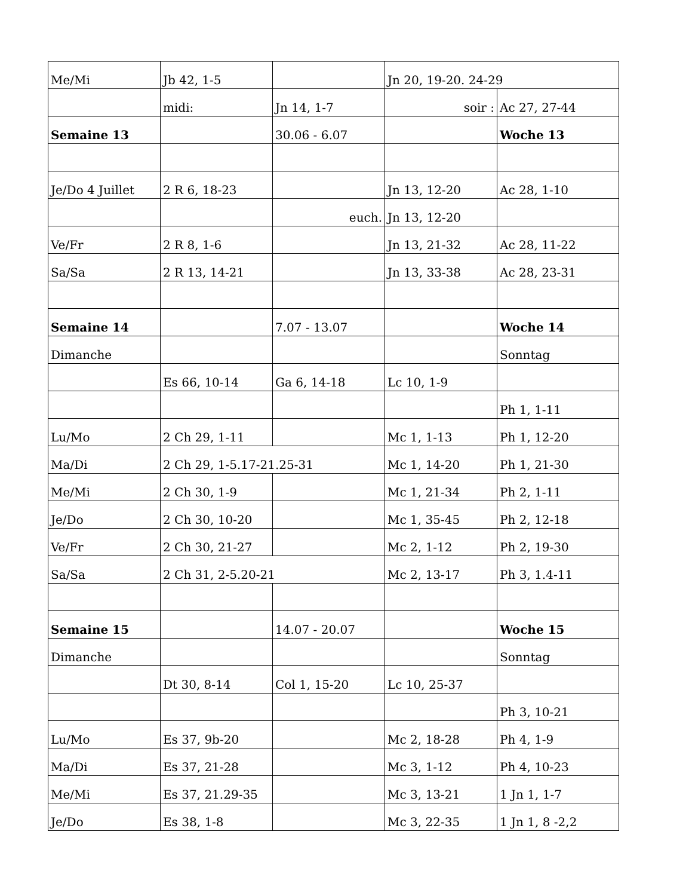| Me/Mi | Jb 42, 1-5 | | Jn 20, 19-20. 24-29 | |
| | midi: | Jn 14, 1-7 | soir : | Ac 27, 27-44 |
| Semaine 13 | | 30.06 - 6.07 | | Woche 13 |
| Je/Do 4 Juillet | 2 R 6, 18-23 | | Jn 13, 12-20 | Ac 28, 1-10 |
| | | euch. | Jn 13, 12-20 | |
| Ve/Fr | 2 R 8, 1-6 | | Jn 13, 21-32 | Ac 28, 11-22 |
| Sa/Sa | 2 R 13, 14-21 | | Jn 13, 33-38 | Ac 28, 23-31 |
| Semaine 14 | | 7.07 - 13.07 | | Woche 14 |
| Dimanche | | | | Sonntag |
| | Es 66, 10-14 | Ga 6, 14-18 | Lc 10, 1-9 | |
| | | | | Ph 1, 1-11 |
| Lu/Mo | 2 Ch 29, 1-11 | | Mc 1, 1-13 | Ph 1, 12-20 |
| Ma/Di | 2 Ch 29, 1-5.17-21.25-31 | | Mc 1, 14-20 | Ph 1, 21-30 |
| Me/Mi | 2 Ch 30, 1-9 | | Mc 1, 21-34 | Ph 2, 1-11 |
| Je/Do | 2 Ch 30, 10-20 | | Mc 1, 35-45 | Ph 2, 12-18 |
| Ve/Fr | 2 Ch 30, 21-27 | | Mc 2, 1-12 | Ph 2, 19-30 |
| Sa/Sa | 2 Ch 31, 2-5.20-21 | | Mc 2, 13-17 | Ph 3, 1.4-11 |
| Semaine 15 | | 14.07 - 20.07 | | Woche 15 |
| Dimanche | | | | Sonntag |
| | Dt 30, 8-14 | Col 1, 15-20 | Lc 10, 25-37 | |
| | | | | Ph 3, 10-21 |
| Lu/Mo | Es 37, 9b-20 | | Mc 2, 18-28 | Ph 4, 1-9 |
| Ma/Di | Es 37, 21-28 | | Mc 3, 1-12 | Ph 4, 10-23 |
| Me/Mi | Es 37, 21.29-35 | | Mc 3, 13-21 | 1 Jn 1, 1-7 |
| Je/Do | Es 38, 1-8 | | Mc 3, 22-35 | 1 Jn 1, 8 -2,2 |